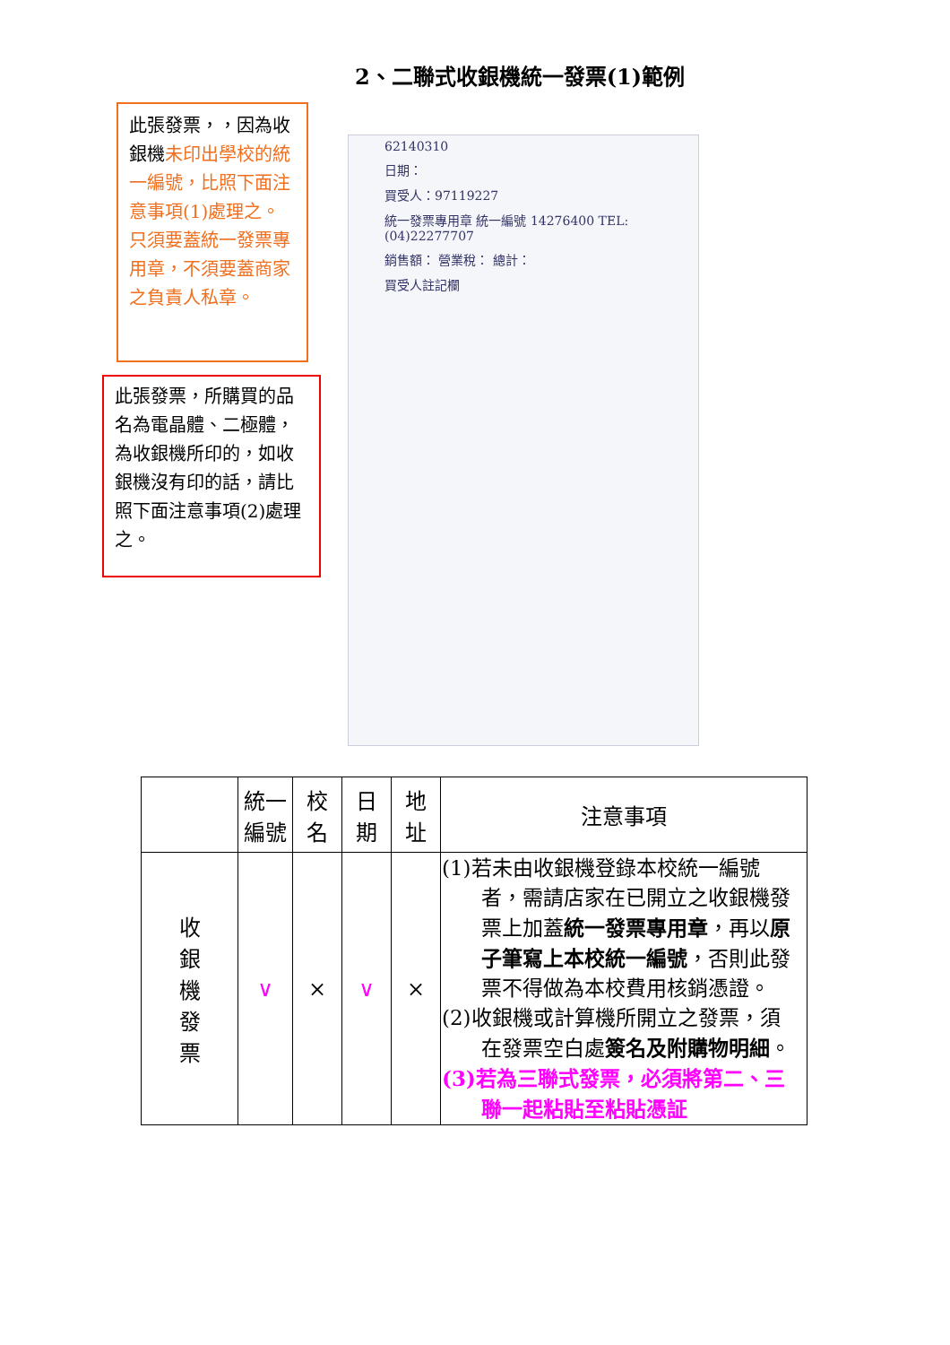2、二聯式收銀機統一發票(1)範例
此張發票，，因為收銀機未印出學校的統一編號，比照下面注意事項(1)處理之。只須要蓋統一發票專用章，不須要蓋商家之負責人私章。
此張發票，所購買的品名為電晶體、二極體，為收銀機所印的，如收銀機沒有印的話，請比照下面注意事項(2)處理之。
62140310
日期：
買受人：97119227
統一發票專用章 統一編號 14276400 TEL:(04)22277707
銷售額： 營業稅： 總計：
買受人註記欄
| | 統一 編號 | 校 名 | 日 期 | 地 址 | 注意事項 |
| --- | --- | --- | --- | --- | --- |
| 收 銀 機 發 票 | ∨ | × | ∨ | × | (1)若未由收銀機登錄本校統一編號 者，需請店家在已開立之收銀機發票上加蓋 統一發票專用章 ，再以 原子筆寫上本校統一編號 ，否則此發票不得做為本校費用核銷憑證。 (2)收銀機或計算機所開立之發票，須 在發票空白處 簽名及附購物明細 。 (3)若為三聯式發票，必須將第二、三 聯一起粘貼至粘貼憑証 |